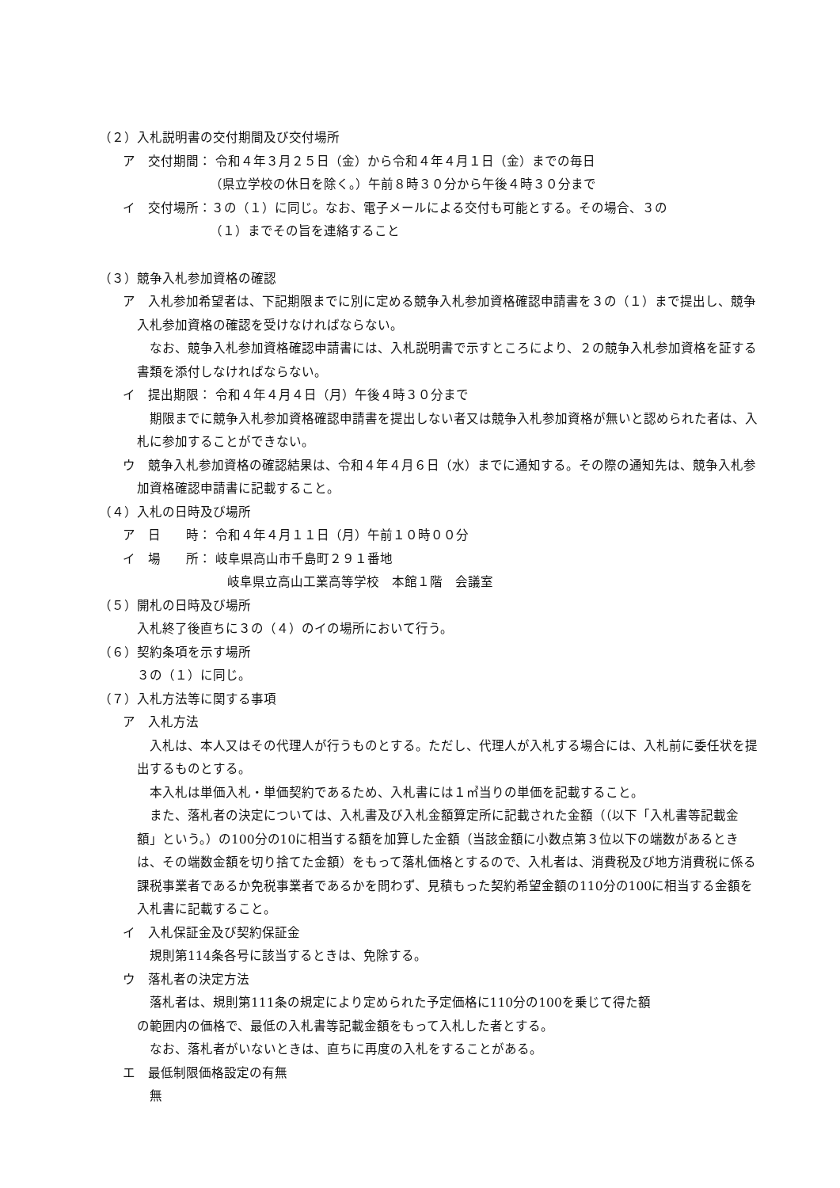（２）入札説明書の交付期間及び交付場所
ア　交付期間： 令和４年３月２５日（金）から令和４年４月１日（金）までの毎日
（県立学校の休日を除く。）午前８時３０分から午後４時３０分まで
イ　交付場所：３の（１）に同じ。なお、電子メールによる交付も可能とする。その場合、３の
（１）までその旨を連絡すること
（３）競争入札参加資格の確認
ア　入札参加希望者は、下記期限までに別に定める競争入札参加資格確認申請書を３の（１）まで提出し、競争入札参加資格の確認を受けなければならない。
　なお、競争入札参加資格確認申請書には、入札説明書で示すところにより、２の競争入札参加資格を証する書類を添付しなければならない。
イ　提出期限： 令和４年４月４日（月）午後４時３０分まで
　期限までに競争入札参加資格確認申請書を提出しない者又は競争入札参加資格が無いと認められた者は、入札に参加することができない。
ウ　競争入札参加資格の確認結果は、令和４年４月６日（水）までに通知する。その際の通知先は、競争入札参加資格確認申請書に記載すること。
（４）入札の日時及び場所
ア　日　　時： 令和４年４月１１日（月）午前１０時００分
イ　場　　所： 岐阜県高山市千島町２９１番地
岐阜県立高山工業高等学校　本館１階　会議室
（５）開札の日時及び場所
入札終了後直ちに３の（４）のイの場所において行う。
（６）契約条項を示す場所
３の（１）に同じ。
（７）入札方法等に関する事項
ア　入札方法
　入札は、本人又はその代理人が行うものとする。ただし、代理人が入札する場合には、入札前に委任状を提出するものとする。
　本入札は単価入札・単価契約であるため、入札書には１㎥当りの単価を記載すること。
　また、落札者の決定については、入札書及び入札金額算定所に記載された金額（（以下「入札書等記載金額」という。）の100分の10に相当する額を加算した金額（当該金額に小数点第３位以下の端数があるときは、その端数金額を切り捨てた金額）をもって落札価格とするので、入札者は、消費税及び地方消費税に係る課税事業者であるか免税事業者であるかを問わず、見積もった契約希望金額の110分の100に相当する金額を入札書に記載すること。
イ　入札保証金及び契約保証金
　規則第114条各号に該当するときは、免除する。
ウ　落札者の決定方法
　落札者は、規則第111条の規定により定められた予定価格に110分の100を乗じて得た額
の範囲内の価格で、最低の入札書等記載金額をもって入札した者とする。
　なお、落札者がいないときは、直ちに再度の入札をすることがある。
エ　最低制限価格設定の有無
　無